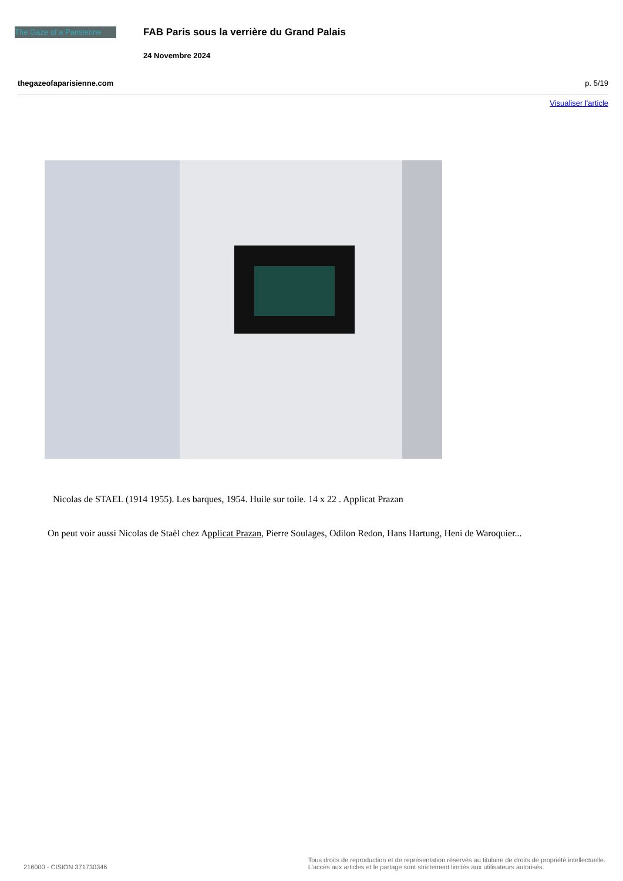The Gaze of a Parisienne
FAB Paris sous la verrière du Grand Palais
24 Novembre 2024
thegazeofaparisienne.com p. 5/19
Visualiser l'article
Nicolas de STAEL (1914 1955). Les barques, 1954. Huile sur toile. 14 x 22 . Applicat Prazan
On peut voir aussi Nicolas de Staël chez Applicat Prazan, Pierre Soulages, Odilon Redon, Hans Hartung, Heni de Waroquier...
216000 - CISION 371730346
Tous droits de reproduction et de représentation réservés au titulaire de droits de propriété intellectuelle.
L'accès aux articles et le partage sont strictement limités aux utilisateurs autorisés.